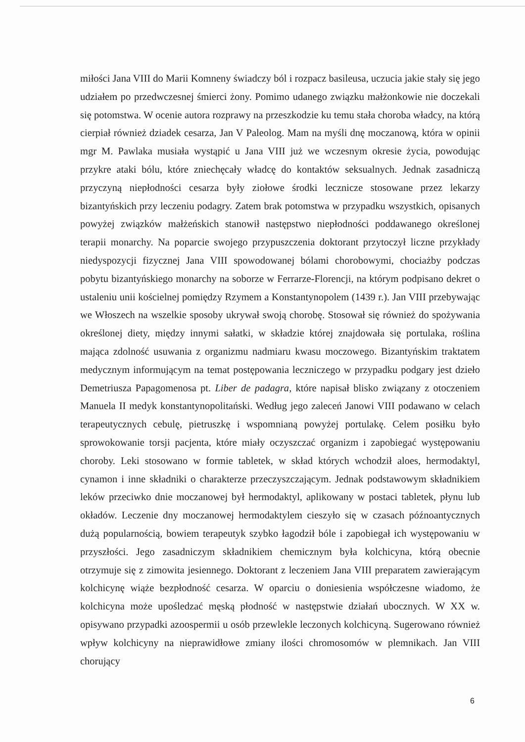miłości Jana VIII do Marii Komneny świadczy ból i rozpacz basileusa, uczucia jakie stały się jego udziałem po przedwczesnej śmierci żony. Pomimo udanego związku małżonkowie nie doczekali się potomstwa. W ocenie autora rozprawy na przeszkodzie ku temu stała choroba władcy, na którą cierpiał również dziadek cesarza, Jan V Paleolog. Mam na myśli dnę moczanową, która w opinii mgr M. Pawlaka musiała wystąpić u Jana VIII już we wczesnym okresie życia, powodując przykre ataki bólu, które zniechęcały władcę do kontaktów seksualnych. Jednak zasadniczą przyczyną niepłodności cesarza były ziołowe środki lecznicze stosowane przez lekarzy bizantyńskich przy leczeniu podagry. Zatem brak potomstwa w przypadku wszystkich, opisanych powyżej związków małżeńskich stanowił następstwo niepłodności poddawanego określonej terapii monarchy. Na poparcie swojego przypuszczenia doktorant przytoczył liczne przykłady niedyspozycji fizycznej Jana VIII spowodowanej bólami chorobowymi, chociażby podczas pobytu bizantyńskiego monarchy na soborze w Ferrarze-Florencji, na którym podpisano dekret o ustaleniu unii kościelnej pomiędzy Rzymem a Konstantynopolem (1439 r.). Jan VIII przebywając we Włoszech na wszelkie sposoby ukrywał swoją chorobę. Stosował się również do spożywania określonej diety, między innymi sałatki, w składzie której znajdowała się portulaka, roślina mająca zdolność usuwania z organizmu nadmiaru kwasu moczowego. Bizantyńskim traktatem medycznym informującym na temat postępowania leczniczego w przypadku podgary jest dzieło Demetriusza Papagomenosa pt. Liber de padagra, które napisał blisko związany z otoczeniem Manuela II medyk konstantynopolitański. Według jego zaleceń Janowi VIII podawano w celach terapeutycznych cebulę, pietruszkę i wspomnianą powyżej portulakę. Celem posiłku było sprowokowanie torsji pacjenta, które miały oczyszczać organizm i zapobiegać występowaniu choroby. Leki stosowano w formie tabletek, w skład których wchodził aloes, hermodaktyl, cynamon i inne składniki o charakterze przeczyszczającym. Jednak podstawowym składnikiem leków przeciwko dnie moczanowej był hermodaktyl, aplikowany w postaci tabletek, płynu lub okładów. Leczenie dny moczanowej hermodaktylem cieszyło się w czasach późnoantycznych dużą popularnością, bowiem terapeutyk szybko łagodził bóle i zapobiegał ich występowaniu w przyszłości. Jego zasadniczym składnikiem chemicznym była kolchicyna, którą obecnie otrzymuje się z zimowita jesiennego. Doktorant z leczeniem Jana VIII preparatem zawierającym kolchicynę wiąże bezpłodność cesarza. W oparciu o doniesienia współczesne wiadomo, że kolchicyna może upośledzać męską płodność w następstwie działań ubocznych. W XX w. opisywano przypadki azoospermii u osób przewlekle leczonych kolchicyną. Sugerowano również wpływ kolchicyny na nieprawidłowe zmiany ilości chromosomów w plemnikach. Jan VIII chorujący
6